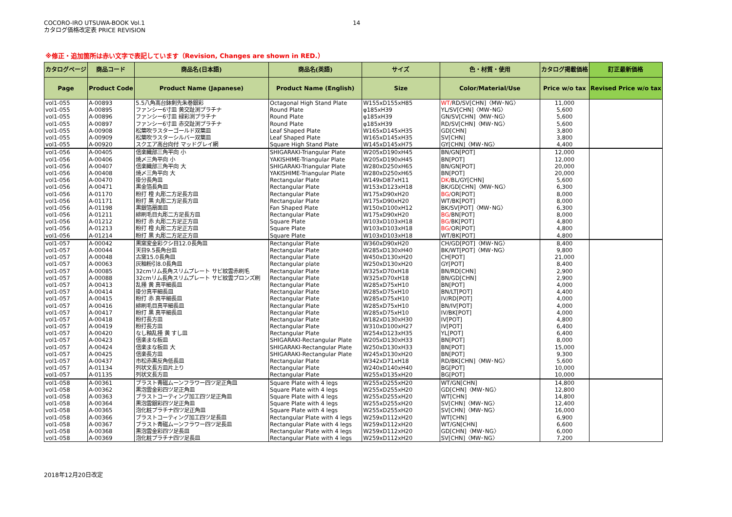COCORO-IRO UTSUWA-BOOK Vol.1
カタログ価格改定表 PRICE REVISION
14
※修正・追加箇所は赤い文字で表記しています（Revision, Changes are shown in RED.）
| カタログページ | 商品コード | 商品名(日本語) | 商品名(英語) | サイズ | 色・材質・使用 | カタログ掲載価格 | 訂正最新価格 |
| --- | --- | --- | --- | --- | --- | --- | --- |
| Page | Product Code | Product Name (Japanese) | Product Name (English) | Size | Color/Material/Use | Price w/o tax | Revised Price w/o tax |
| vol1-055 | A-00893 | 5.5八角高台鉢剣先朱巻銀彩 | Octagonal High Stand Plate | W155xD155xH85 | WT/ RD/SV[CHN]〈MW･NG〉 | 11,000 | |
| vol1-055 | A-00895 | ファンシー6寸皿 黄交趾渕プラチナ | Round Plate | φ185xH39 | YL/SV[CHN]〈MW･NG〉 | 5,600 | |
| vol1-055 | A-00896 | ファンシー6寸皿 緑彩渕プラチナ | Round Plate | φ185xH39 | GN/SV[CHN]〈MW･NG〉 | 5,600 | |
| vol1-055 | A-00897 | ファンシー6寸皿 赤交趾渕プラチナ | Round Plate | φ185xH39 | RD/SV[CHN]〈MW･NG〉 | 5,600 | |
| vol1-055 | A-00908 | 松葉吹ラスターゴールド双葉皿 | Leaf Shaped Plate | W165xD145xH35 | GD[CHN] | 3,800 | |
| vol1-055 | A-00909 | 松葉吹ラスターシルバー双葉皿 | Leaf Shaped Plate | W165xD145xH35 | SV[CHN] | 3,800 | |
| vol1-055 | A-00920 | スクエア高台向付 マッドグレイ網 | Square High Stand Plate | W145xD145xH75 | GY[CHN]〈MW･NG〉 | 4,400 | |
| vol1-056 | A-00405 | 信楽織部三角平向 小 | SHIGARAKI-Triangular Plate | W205xD190xH45 | BN/GN[POT] | 12,000 | |
| vol1-056 | A-00406 | 焼〆三角平向 小 | YAKISHIME-Triangular Plate | W205xD190xH45 | BN[POT] | 12,000 | |
| vol1-056 | A-00407 | 信楽織部三角平向 大 | SHIGARAKI-Triangular Plate | W280xD250xH65 | BN/GN[POT] | 20,000 | |
| vol1-056 | A-00408 | 焼〆三角平向 大 | YAKISHIME-Triangular Plate | W280xD250xH65 | BN[POT] | 20,000 | |
| vol1-056 | A-00470 | 掛分長角皿 | Rectangular Plate | W149xD87xH11 | DK/ BL/GY[CHN] | 5,600 | |
| vol1-056 | A-00471 | 黒金箔長角皿 | Rectangular Plate | W153xD123xH18 | BK/GD[CHN]〈MW･NG〉 | 6,300 | |
| vol1-056 | A-01170 | 粉打 橙 丸彫二方足長方皿 | Rectangular Plate | W175xD90xH20 | BG/ OR[POT] | 8,000 | |
| vol1-056 | A-01171 | 粉打 黒 丸彫二方足長方皿 | Rectangular Plate | W175xD90xH20 | WT/BK[POT] | 8,000 | |
| vol1-056 | A-01198 | 黒銀箔扇面皿 | Fan Shaped Plate | W150xD100xH12 | BK/SV[POT]〈MW･NG〉 | 6,300 | |
| vol1-056 | A-01211 | 緋刷毛目丸彫二方足長方皿 | Rectangular Plate | W175xD90xH20 | BG/ BN[POT] | 8,000 | |
| vol1-056 | A-01212 | 粉打 赤 丸彫二方足正方皿 | Square Plate | W103xD103xH18 | BG/ BK[POT] | 4,800 | |
| vol1-056 | A-01213 | 粉打 橙 丸彫二方足正方皿 | Square Plate | W103xD103xH18 | BG/ OR[POT] | 4,800 | |
| vol1-056 | A-01214 | 粉打 黒 丸彫二方足正方皿 | Square Plate | W103xD103xH18 | WT/BK[POT] | 4,800 | |
| vol1-057 | A-00042 | 黒窯変金彩クシ目12.0長角皿 | Rectangular Plate | W360xD90xH20 | CH/GD[POT]〈MW･NG〉 | 8,400 | |
| vol1-057 | A-00044 | 天目9.5長角台皿 | Rectangular Plate | W285xD130xH40 | BK/WT[POT]〈MW･NG〉 | 9,800 | |
| vol1-057 | A-00048 | 古窯15.0長角皿 | Rectangular Plate | W450xD130xH20 | CH[POT] | 21,000 | |
| vol1-057 | A-00063 | 灰釉粉引8.0長角皿 | Rectangular plate | W250xD130xH20 | GY[POT] | 8,400 | |
| vol1-057 | A-00085 | 32cmリム長角スリムプレート サビ紋雲赤刷毛 | Rectangular Plate | W325xD70xH18 | BN/RD[CHN] | 2,900 | |
| vol1-057 | A-00088 | 32cmリム長角スリムプレート サビ紋雲ブロンズ刷 | Rectangular Plate | W325xD70xH18 | BN/GD[CHN] | 2,900 | |
| vol1-057 | A-00413 | 乱掻 黄 真平細長皿 | Rectangular Plate | W285xD75xH10 | BN[POT] | 4,000 | |
| vol1-057 | A-00414 | 掛分真平細長皿 | Rectangular Plate | W285xD75xH10 | BN/LT[POT] | 4,400 | |
| vol1-057 | A-00415 | 粉打 赤 真平細長皿 | Rectangular Plate | W285xD75xH10 | IV/RD[POT] | 4,000 | |
| vol1-057 | A-00416 | 緋刷毛目真平細長皿 | Rectangular Plate | W285xD75xH10 | BN/IV[POT] | 4,000 | |
| vol1-057 | A-00417 | 粉打 黒 真平細長皿 | Rectangular Plate | W285xD75xH10 | IV/BK[POT] | 4,000 | |
| vol1-057 | A-00418 | 粉打長方皿 | Rectangular Plate | W182xD130xH30 | IV[POT] | 4,800 | |
| vol1-057 | A-00419 | 粉打長方皿 | Rectangular Plate | W310xD100xH27 | IV[POT] | 6,400 | |
| vol1-057 | A-00420 | なし釉乱掻 黄 すし皿 | Rectangular Plate | W254xD123xH35 | YL[POT] | 6,400 | |
| vol1-057 | A-00423 | 信楽まな板皿 | SHIGARAKI-Rectangular Plate | W205xD130xH33 | BN[POT] | 8,000 | |
| vol1-057 | A-00424 | 信楽まな板皿 大 | SHIGARAKI-Rectangular Plate | W250xD130xH33 | BN[POT] | 15,000 | |
| vol1-057 | A-00425 | 信楽長方皿 | SHIGARAKI-Rectangular Plate | W245xD130xH20 | BN[POT] | 9,300 | |
| vol1-057 | A-00437 | 市松赤黒反角低長皿 | Rectangular Plate | W342xD71xH18 | RD/BK[CHN]〈MW･NG〉 | 5,600 | |
| vol1-057 | A-01134 | 列状文長方皿片上り | Rectangular Plate | W240xD140xH40 | BG[POT] | 10,000 | |
| vol1-057 | A-01135 | 列状文長方皿 | Rectangular Plate | W255xD135xH20 | BG[POT] | 10,000 | |
| vol1-058 | A-00361 | ブラスト青磁ムーンフラワー四ツ足正角皿 | Square Plate with 4 legs | W255xD255xH20 | WT/GN[CHN] | 14,800 | |
| vol1-058 | A-00362 | 黒泡雲金彩四ツ足正角皿 | Square Plate with 4 legs | W255xD255xH20 | GD[CHN]〈MW･NG〉 | 12,800 | |
| vol1-058 | A-00363 | ブラストコーティング加工四ツ足正角皿 | Square Plate with 4 legs | W255xD255xH20 | WT[CHN] | 14,800 | |
| vol1-058 | A-00364 | 黒泡雲銀彩四ツ足正角皿 | Square Plate with 4 legs | W255xD255xH20 | SV[CHN]〈MW･NG〉 | 12,400 | |
| vol1-058 | A-00365 | 泡化粧プラチナ四ツ足正角皿 | Square Plate with 4 legs | W255xD255xH20 | SV[CHN]〈MW･NG〉 | 16,000 | |
| vol1-058 | A-00366 | ブラストコーティング加工四ツ足長皿 | Rectangular Plate with 4 legs | W259xD112xH20 | WT[CHN] | 6,900 | |
| vol1-058 | A-00367 | ブラスト青磁ムーンフラワー四ツ足長皿 | Rectangular Plate with 4 legs | W259xD112xH20 | WT/GN[CHN] | 6,600 | |
| vol1-058 | A-00368 | 黒泡雲金彩四ツ足長皿 | Rectangular Plate with 4 legs | W259xD112xH20 | GD[CHN]〈MW･NG〉 | 6,000 | |
| vol1-058 | A-00369 | 泡化粧プラチナ四ツ足長皿 | Rectangular Plate with 4 legs | W259xD112xH20 | SV[CHN]〈MW･NG〉 | 7,200 | |
2018年12月20日改定